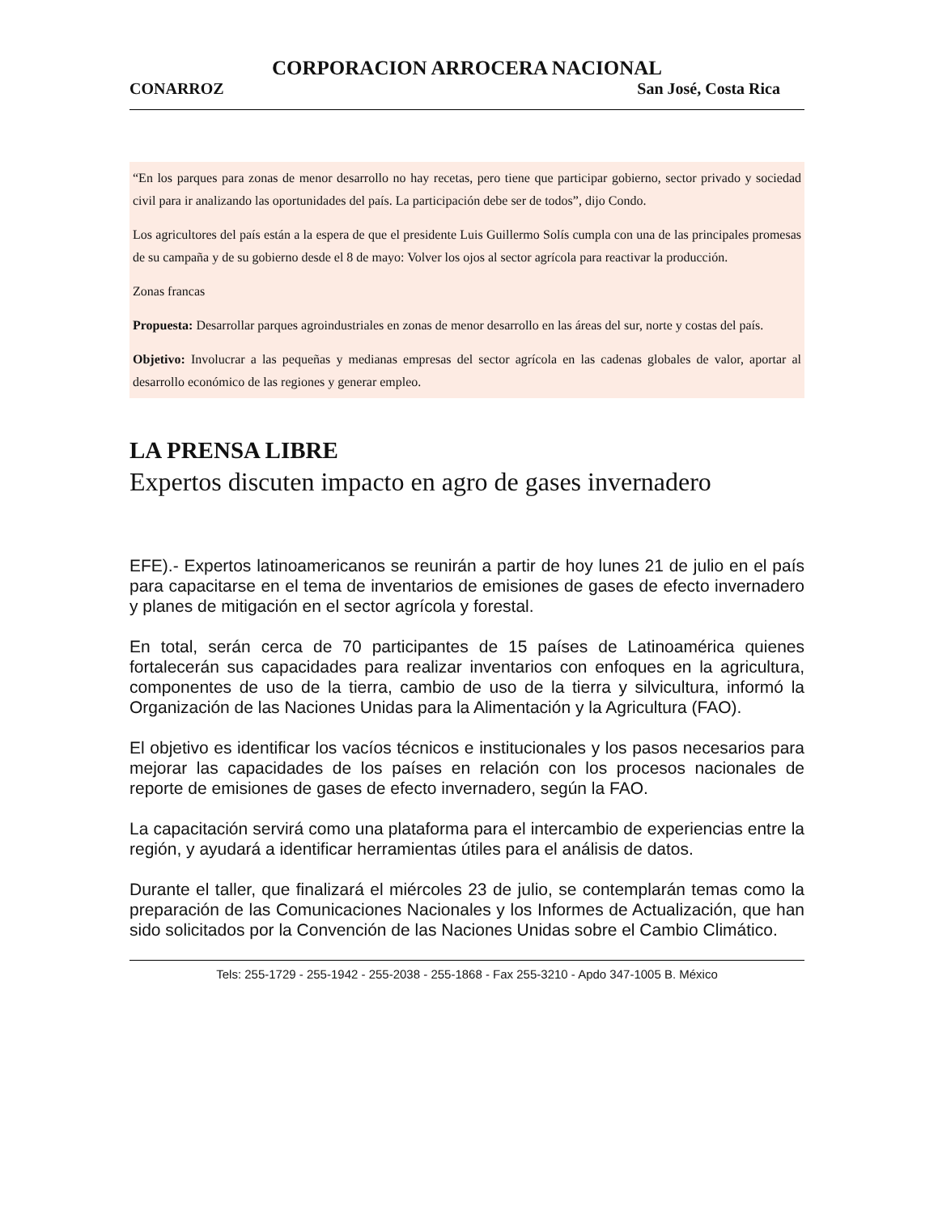CORPORACION ARROCERA NACIONAL
CONARROZ San José, Costa Rica
“En los parques para zonas de menor desarrollo no hay recetas, pero tiene que participar gobierno, sector privado y sociedad civil para ir analizando las oportunidades del país. La participación debe ser de todos”, dijo Condo.
Los agricultores del país están a la espera de que el presidente Luis Guillermo Solís cumpla con una de las principales promesas de su campaña y de su gobierno desde el 8 de mayo: Volver los ojos al sector agrícola para reactivar la producción.
Zonas francas
Propuesta: Desarrollar parques agroindustriales en zonas de menor desarrollo en las áreas del sur, norte y costas del país.
Objetivo: Involucrar a las pequeñas y medianas empresas del sector agrícola en las cadenas globales de valor, aportar al desarrollo económico de las regiones y generar empleo.
LA PRENSA LIBRE
Expertos discuten impacto en agro de gases invernadero
EFE).- Expertos latinoamericanos se reunirán a partir de hoy lunes 21 de julio en el país para capacitarse en el tema de inventarios de emisiones de gases de efecto invernadero y planes de mitigación en el sector agrícola y forestal.
En total, serán cerca de 70 participantes de 15 países de Latinoamérica quienes fortalecerán sus capacidades para realizar inventarios con enfoques en la agricultura, componentes de uso de la tierra, cambio de uso de la tierra y silvicultura, informó la Organización de las Naciones Unidas para la Alimentación y la Agricultura (FAO).
El objetivo es identificar los vacíos técnicos e institucionales y los pasos necesarios para mejorar las capacidades de los países en relación con los procesos nacionales de reporte de emisiones de gases de efecto invernadero, según la FAO.
La capacitación servirá como una plataforma para el intercambio de experiencias entre la región, y ayudará a identificar herramientas útiles para el análisis de datos.
Durante el taller, que finalizará el miércoles 23 de julio, se contemplarán temas como la preparación de las Comunicaciones Nacionales y los Informes de Actualización, que han sido solicitados por la Convención de las Naciones Unidas sobre el Cambio Climático.
Tels: 255-1729 - 255-1942 - 255-2038 - 255-1868 - Fax 255-3210 - Apdo 347-1005 B. México